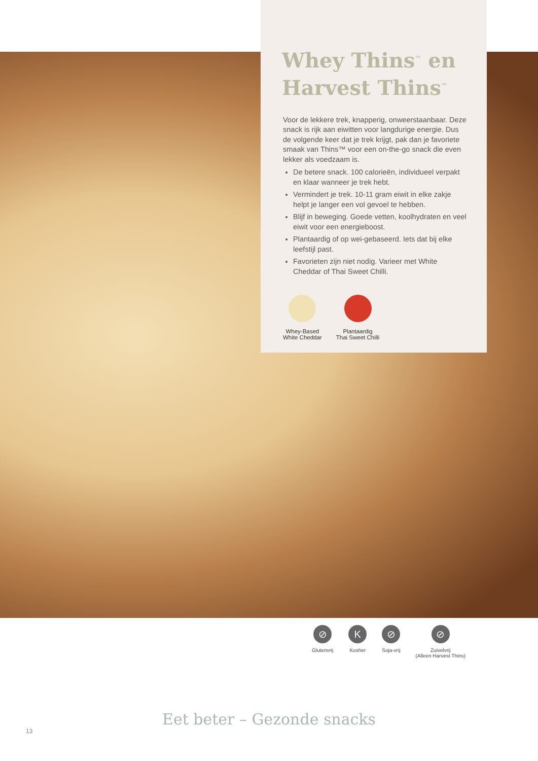Whey Thins<sup>™</sup> en Harvest Thins<sup>™</sup>
Voor de lekkere trek, knapperig, onweerstaanbaar. Deze snack is rijk aan eiwitten voor langdurige energie. Dus de volgende keer dat je trek krijgt, pak dan je favoriete smaak van Thins™ voor een on-the-go snack die even lekker als voedzaam is.
De betere snack. 100 calorieën, individueel verpakt en klaar wanneer je trek hebt.
Vermindert je trek. 10-11 gram eiwit in elke zakje helpt je langer een vol gevoel te hebben.
Blijf in beweging. Goede vetten, koolhydraten en veel eiwit voor een energieboost.
Plantaardig of op wei-gebaseerd. Iets dat bij elke leefstijl past.
Favorieten zijn niet nodig. Varieer met White Cheddar of Thai Sweet Chilli.
Whey-Based
White Cheddar
Plantaardig
Thai Sweet Chilli
⊘
Glutenvrij
K
Kosher
⊘
Soja-vrij
⊘
Zuivelvrij
(Alleen Harvest Thins)
Eet beter – Gezonde snacks
13